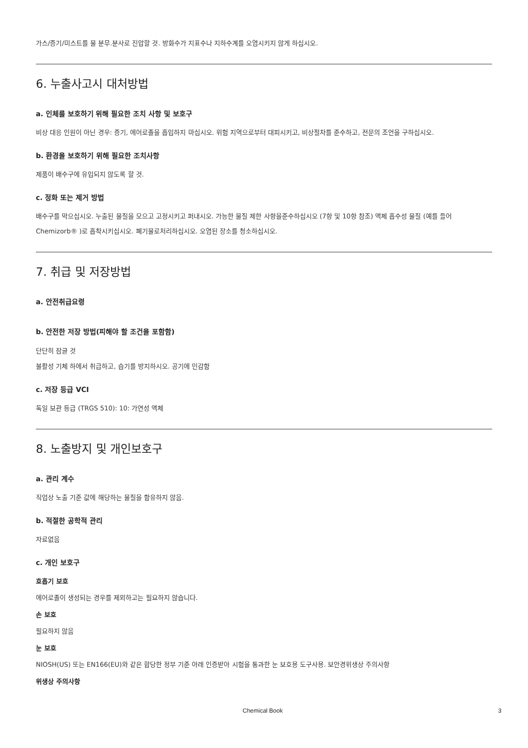가스/증기/미스트를 물 분무.분사로 진압할 것. 방화수가 지표수나 지하수계를 오염시키지 않게 하십시오.
6. 누출사고시 대처방법
a. 인체를 보호하기 위해 필요한 조치 사항 및 보호구
비상 대응 인원이 아닌 경우: 증기, 에어로졸을 흡입하지 마십시오. 위험 지역으로부터 대피시키고, 비상절차를 준수하고, 전문의 조언을 구하십시오.
b. 환경을 보호하기 위해 필요한 조치사항
제품이 배수구에 유입되지 않도록 할 것.
c. 정화 또는 제거 방법
배수구를 막으십시오. 누출된 물질을 모으고 고정시키고 퍼내시오. 가능한 물질 제한 사항을준수하십시오 (7항 및 10항 참조) 액체 흡수성 물질 (예를 들어Chemizorb® )로 흡착시키십시오. 폐기물로처리하십시오. 오염된 장소를 청소하십시오.
7. 취급 및 저장방법
a. 안전취급요령
b. 안전한 저장 방법(피해야 할 조건을 포함함)
단단히 잠글 것
불활성 기체 하에서 취급하고, 습기를 방지하시오. 공기에 민감함
c. 저장 등급 VCI
독일 보관 등급 (TRGS 510): 10: 가연성 액체
8. 노출방지 및 개인보호구
a. 관리 계수
직업상 노출 기준 값에 해당하는 물질을 함유하지 않음.
b. 적절한 공학적 관리
자료없음
c. 개인 보호구
호흡기 보호
에어로졸이 생성되는 경우를 제외하고는 필요하지 않습니다.
손 보호
필요하지 않음
눈 보호
NIOSH(US) 또는 EN166(EU)와 같은 합당한 정부 기준 아래 인증받아 시험을 통과한 눈 보호용 도구사용. 보안경위생상 주의사항
위생상 주의사항
Chemical Book 3